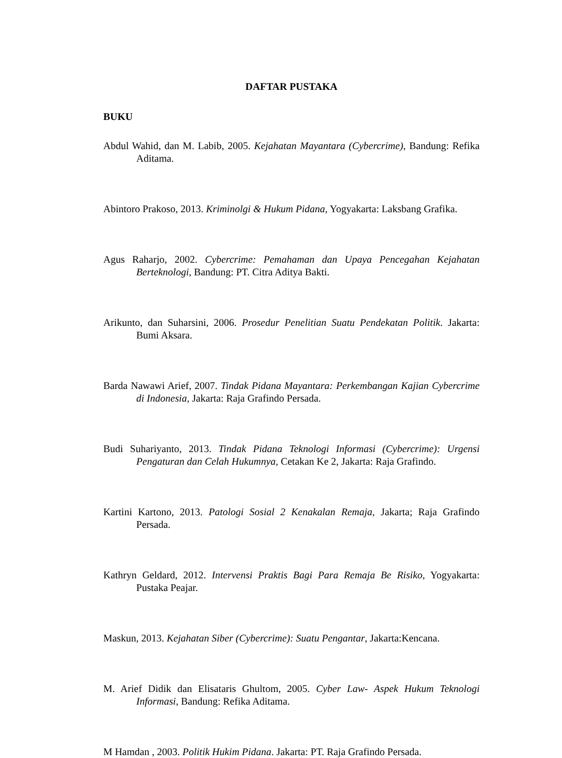DAFTAR PUSTAKA
BUKU
Abdul Wahid, dan M. Labib, 2005. Kejahatan Mayantara (Cybercrime), Bandung: Refika Aditama.
Abintoro Prakoso, 2013. Kriminolgi & Hukum Pidana, Yogyakarta: Laksbang Grafika.
Agus Raharjo, 2002. Cybercrime: Pemahaman dan Upaya Pencegahan Kejahatan Berteknologi, Bandung: PT. Citra Aditya Bakti.
Arikunto, dan Suharsini, 2006. Prosedur Penelitian Suatu Pendekatan Politik. Jakarta: Bumi Aksara.
Barda Nawawi Arief, 2007. Tindak Pidana Mayantara: Perkembangan Kajian Cybercrime di Indonesia, Jakarta: Raja Grafindo Persada.
Budi Suhariyanto, 2013. Tindak Pidana Teknologi Informasi (Cybercrime): Urgensi Pengaturan dan Celah Hukumnya, Cetakan Ke 2, Jakarta: Raja Grafindo.
Kartini Kartono, 2013. Patologi Sosial 2 Kenakalan Remaja, Jakarta; Raja Grafindo Persada.
Kathryn Geldard, 2012. Intervensi Praktis Bagi Para Remaja Be Risiko, Yogyakarta: Pustaka Peajar.
Maskun, 2013. Kejahatan Siber (Cybercrime): Suatu Pengantar, Jakarta:Kencana.
M. Arief Didik dan Elisataris Ghultom, 2005. Cyber Law- Aspek Hukum Teknologi Informasi, Bandung: Refika Aditama.
M Hamdan , 2003. Politik Hukim Pidana. Jakarta: PT. Raja Grafindo Persada.